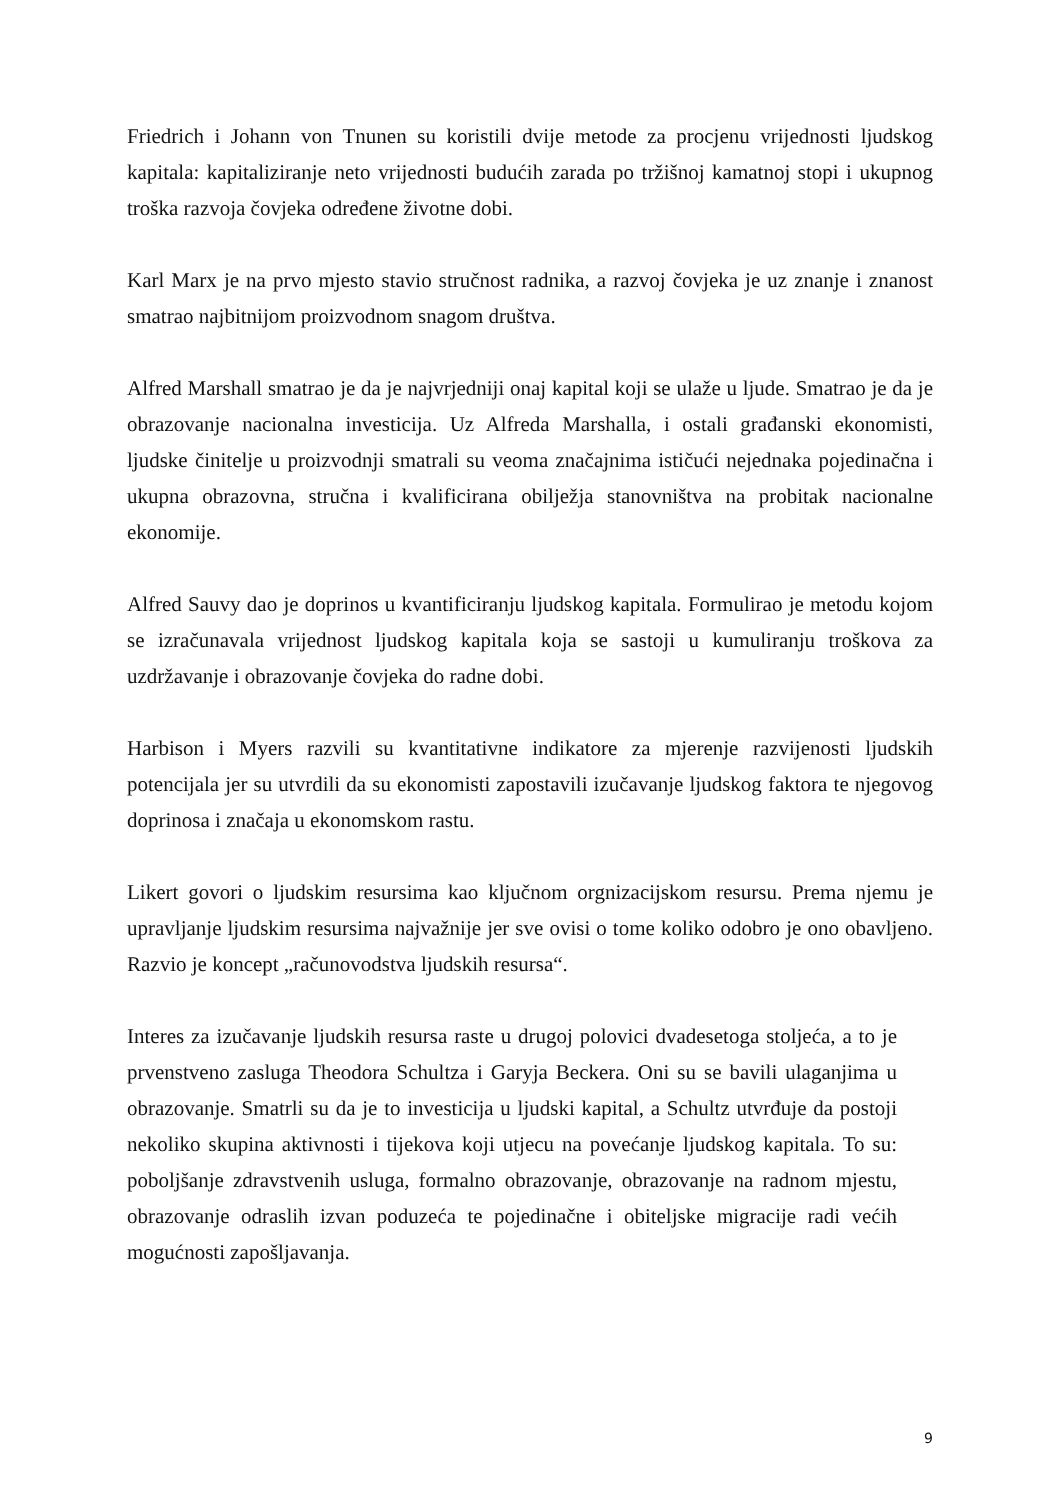Friedrich i Johann von Tnunen su koristili dvije metode za procjenu vrijednosti ljudskog kapitala: kapitaliziranje neto vrijednosti budućih zarada po tržišnoj kamatnoj stopi i ukupnog troška razvoja čovjeka određene životne dobi.
Karl Marx je na prvo mjesto stavio stručnost radnika, a razvoj čovjeka je uz znanje i znanost smatrao najbitnijom proizvodnom snagom društva.
Alfred Marshall smatrao je da je najvrjedniji onaj kapital koji se ulaže u ljude. Smatrao je da je obrazovanje nacionalna investicija. Uz Alfreda Marshalla, i ostali građanski ekonomisti, ljudske činitelje u proizvodnji smatrali su veoma značajnima ističući nejednaka pojedinačna i ukupna obrazovna, stručna i kvalificirana obilježja stanovništva na probitak nacionalne ekonomije.
Alfred Sauvy dao je doprinos u kvantificiranju ljudskog kapitala. Formulirao je metodu kojom se izračunavala vrijednost ljudskog kapitala koja se sastoji u kumuliranju troškova za uzdržavanje i obrazovanje čovjeka do radne dobi.
Harbison i Myers razvili su kvantitativne indikatore za mjerenje razvijenosti ljudskih potencijala jer su utvrdili da su ekonomisti zapostavili izučavanje ljudskog faktora te njegovog doprinosa i značaja u ekonomskom rastu.
Likert govori o ljudskim resursima kao ključnom orgnizacijskom resursu. Prema njemu je upravljanje ljudskim resursima najvažnije jer sve ovisi o tome koliko odobro je ono obavljeno. Razvio je koncept „računovodstva ljudskih resursa“.
Interes za izučavanje ljudskih resursa raste u drugoj polovici dvadesetoga stoljeća, a to je prvenstveno zasluga Theodora Schultza i Garyja Beckera. Oni su se bavili ulaganjima u obrazovanje. Smatrli su da je to investicija u ljudski kapital, a Schultz utvrđuje da postoji nekoliko skupina aktivnosti i tijekova koji utjecu na povećanje ljudskog kapitala. To su: poboljšanje zdravstvenih usluga, formalno obrazovanje, obrazovanje na radnom mjestu, obrazovanje odraslih izvan poduzeća te pojedinačne i obiteljske migracije radi većih mogućnosti zapošljavanja.
9